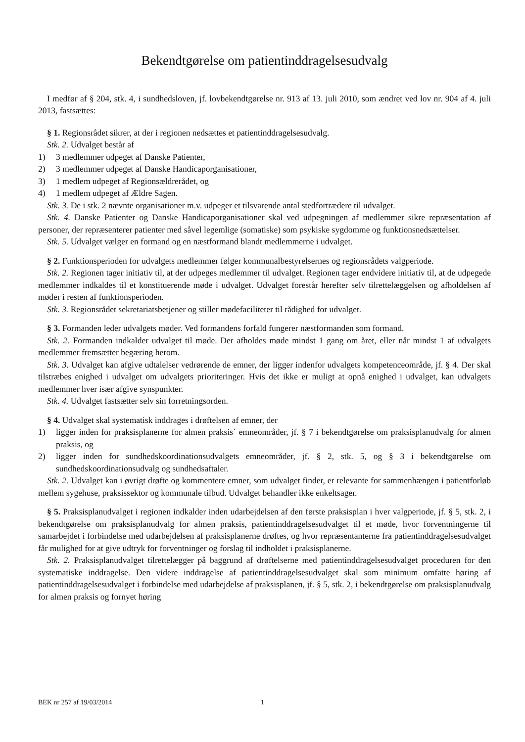Bekendtgørelse om patientinddragelsesudvalg
I medfør af § 204, stk. 4, i sundhedsloven, jf. lovbekendtgørelse nr. 913 af 13. juli 2010, som ændret ved lov nr. 904 af 4. juli 2013, fastsættes:
§ 1. Regionsrådet sikrer, at der i regionen nedsættes et patientinddragelsesudvalg.
Stk. 2. Udvalget består af
1) 3 medlemmer udpeget af Danske Patienter,
2) 3 medlemmer udpeget af Danske Handicaporganisationer,
3) 1 medlem udpeget af Regionsældrerådet, og
4) 1 medlem udpeget af Ældre Sagen.
Stk. 3. De i stk. 2 nævnte organisationer m.v. udpeger et tilsvarende antal stedfortrædere til udvalget.
Stk. 4. Danske Patienter og Danske Handicaporganisationer skal ved udpegningen af medlemmer sikre repræsentation af personer, der repræsenterer patienter med såvel legemlige (somatiske) som psykiske sygdomme og funktionsnedsættelser.
Stk. 5. Udvalget vælger en formand og en næstformand blandt medlemmerne i udvalget.
§ 2. Funktionsperioden for udvalgets medlemmer følger kommunalbestyrelsernes og regionsrådets valgperiode.
Stk. 2. Regionen tager initiativ til, at der udpeges medlemmer til udvalget. Regionen tager endvidere initiativ til, at de udpegede medlemmer indkaldes til et konstituerende møde i udvalget. Udvalget forestår herefter selv tilrettelæggelsen og afholdelsen af møder i resten af funktionsperioden.
Stk. 3. Regionsrådet sekretariatsbetjener og stiller mødefaciliteter til rådighed for udvalget.
§ 3. Formanden leder udvalgets møder. Ved formandens forfald fungerer næstformanden som formand.
Stk. 2. Formanden indkalder udvalget til møde. Der afholdes møde mindst 1 gang om året, eller når mindst 1 af udvalgets medlemmer fremsætter begæring herom.
Stk. 3. Udvalget kan afgive udtalelser vedrørende de emner, der ligger indenfor udvalgets kompetenceområde, jf. § 4. Der skal tilstræbes enighed i udvalget om udvalgets prioriteringer. Hvis det ikke er muligt at opnå enighed i udvalget, kan udvalgets medlemmer hver især afgive synspunkter.
Stk. 4. Udvalget fastsætter selv sin forretningsorden.
§ 4. Udvalget skal systematisk inddrages i drøftelsen af emner, der
1) ligger inden for praksisplanerne for almen praksis´ emneområder, jf. § 7 i bekendtgørelse om praksisplanudvalg for almen praksis, og
2) ligger inden for sundhedskoordinationsudvalgets emneområder, jf. § 2, stk. 5, og § 3 i bekendtgørelse om sundhedskoordinationsudvalg og sundhedsaftaler.
Stk. 2. Udvalget kan i øvrigt drøfte og kommentere emner, som udvalget finder, er relevante for sammenhængen i patientforløb mellem sygehuse, praksissektor og kommunale tilbud. Udvalget behandler ikke enkeltsager.
§ 5. Praksisplanudvalget i regionen indkalder inden udarbejdelsen af den første praksisplan i hver valgperiode, jf. § 5, stk. 2, i bekendtgørelse om praksisplanudvalg for almen praksis, patientinddragelsesudvalget til et møde, hvor forventningerne til samarbejdet i forbindelse med udarbejdelsen af praksisplanerne drøftes, og hvor repræsentanterne fra patientinddragelsesudvalget får mulighed for at give udtryk for forventninger og forslag til indholdet i praksisplanerne.
Stk. 2. Praksisplanudvalget tilrettelægger på baggrund af drøftelserne med patientinddragelsesudvalget proceduren for den systematiske inddragelse. Den videre inddragelse af patientinddragelsesudvalget skal som minimum omfatte høring af patientinddragelsesudvalget i forbindelse med udarbejdelse af praksisplanen, jf. § 5, stk. 2, i bekendtgørelse om praksisplanudvalg for almen praksis og fornyet høring
BEK nr 257 af 19/03/2014 1